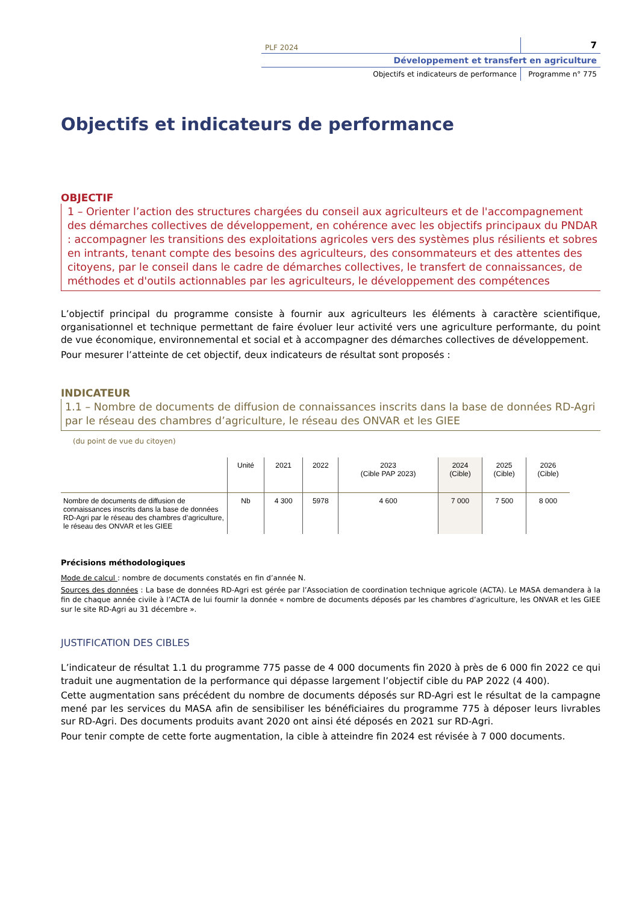PLF 2024
7
Développement et transfert en agriculture
Objectifs et indicateurs de performance
Programme n° 775
Objectifs et indicateurs de performance
OBJECTIF
1 – Orienter l’action des structures chargées du conseil aux agriculteurs et de l'accompagnement des démarches collectives de développement, en cohérence avec les objectifs principaux du PNDAR : accompagner les transitions des exploitations agricoles vers des systèmes plus résilients et sobres en intrants, tenant compte des besoins des agriculteurs, des consommateurs et des attentes des citoyens, par le conseil dans le cadre de démarches collectives, le transfert de connaissances, de méthodes et d'outils actionnables par les agriculteurs, le développement des compétences
L’objectif principal du programme consiste à fournir aux agriculteurs les éléments à caractère scientifique, organisationnel et technique permettant de faire évoluer leur activité vers une agriculture performante, du point de vue économique, environnemental et social et à accompagner des démarches collectives de développement.
Pour mesurer l’atteinte de cet objectif, deux indicateurs de résultat sont proposés :
INDICATEUR
1.1 – Nombre de documents de diffusion de connaissances inscrits dans la base de données RD-Agri par le réseau des chambres d’agriculture, le réseau des ONVAR et les GIEE
(du point de vue du citoyen)
| | Unité | 2021 | 2022 | 2023 (Cible PAP 2023) | 2024 (Cible) | 2025 (Cible) | 2026 (Cible) |
| --- | --- | --- | --- | --- | --- | --- | --- |
| Nombre de documents de diffusion de connaissances inscrits dans la base de données RD-Agri par le réseau des chambres d’agriculture, le réseau des ONVAR et les GIEE | Nb | 4 300 | 5978 | 4 600 | 7 000 | 7 500 | 8 000 |
Précisions méthodologiques
Mode de calcul : nombre de documents constatés en fin d’année N.
Sources des données : La base de données RD-Agri est gérée par l’Association de coordination technique agricole (ACTA). Le MASA demandera à la fin de chaque année civile à l’ACTA de lui fournir la donnée « nombre de documents déposés par les chambres d’agriculture, les ONVAR et les GIEE sur le site RD-Agri au 31 décembre ».
JUSTIFICATION DES CIBLES
L’indicateur de résultat 1.1 du programme 775 passe de 4 000 documents fin 2020 à près de 6 000 fin 2022 ce qui traduit une augmentation de la performance qui dépasse largement l’objectif cible du PAP 2022 (4 400).
Cette augmentation sans précédent du nombre de documents déposés sur RD-Agri est le résultat de la campagne mené par les services du MASA afin de sensibiliser les bénéficiaires du programme 775 à déposer leurs livrables sur RD-Agri. Des documents produits avant 2020 ont ainsi été déposés en 2021 sur RD-Agri.
Pour tenir compte de cette forte augmentation, la cible à atteindre fin 2024 est révisée à 7 000 documents.